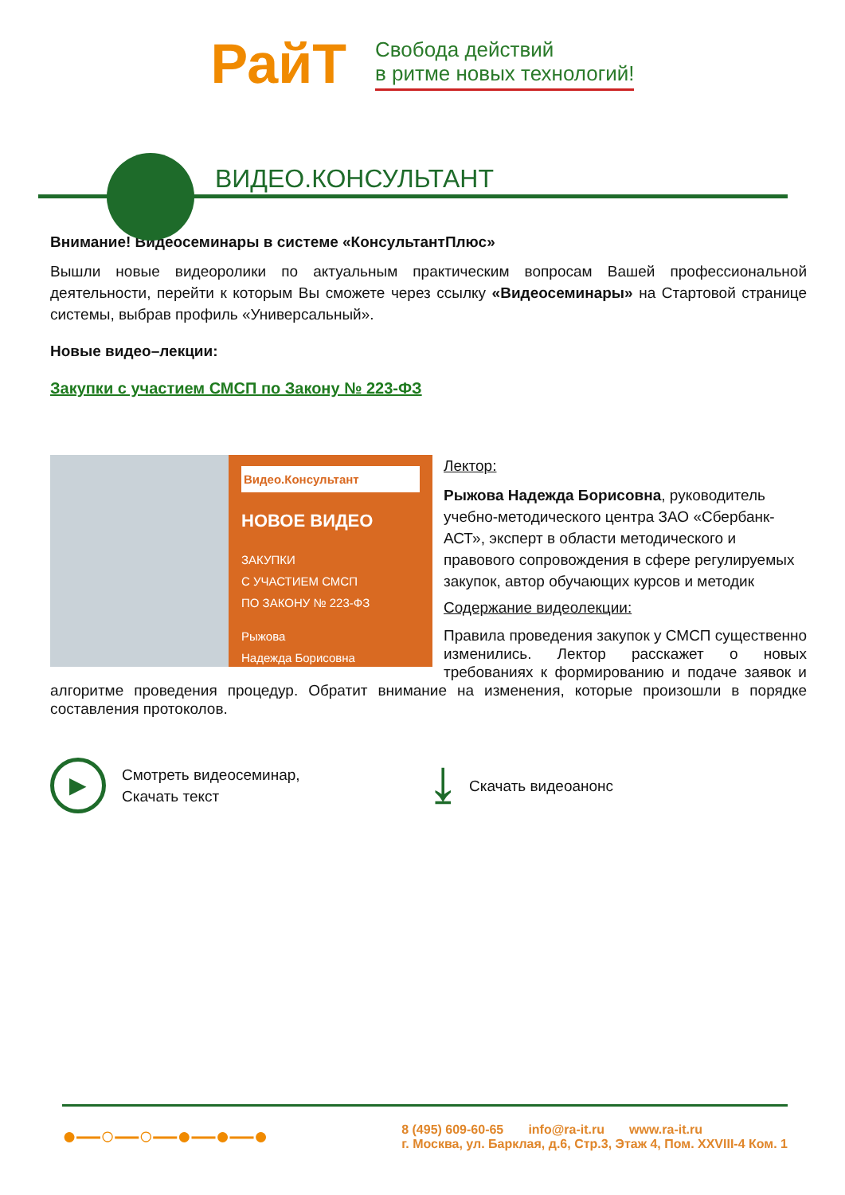РайТ
Свобода действий
в ритме новых технологий!
ВИДЕО.КОНСУЛЬТАНТ
Внимание! Видеосеминары в системе «КонсультантПлюс»
Вышли новые видеоролики по актуальным практическим вопросам Вашей профессиональной деятельности, перейти к которым Вы сможете через ссылку «Видеосеминары» на Стартовой странице системы, выбрав профиль «Универсальный».
Новые видео–лекции:
Закупки с участием СМСП по Закону № 223-ФЗ
Видео.Консультант
НОВОЕ ВИДЕО
ЗАКУПКИ
С УЧАСТИЕМ СМСП
ПО ЗАКОНУ № 223-ФЗ
Рыжова
Надежда Борисовна
Лектор:
Рыжова Надежда Борисовна, руководитель учебно-методического центра ЗАО «Сбербанк-АСТ», эксперт в области методического и правового сопровождения в сфере регулируемых закупок, автор обучающих курсов и методик
Содержание видеолекции:
Правила проведения закупок у СМСП существенно изменились. Лектор расскажет о новых требованиях к формированию и подаче заявок и алгоритме проведения процедур. Обратит внимание на изменения, которые произошли в порядке составления протоколов.
▶
Смотреть видеосеминар,
Скачать текст
⤓
Скачать видеоанонс
●—○—○—●—●—●
8 (495) 609-60-65 info@ra-it.ru www.ra-it.ru
г. Москва, ул. Барклая, д.6, Стр.3, Этаж 4, Пом. XXVIII-4 Ком. 1